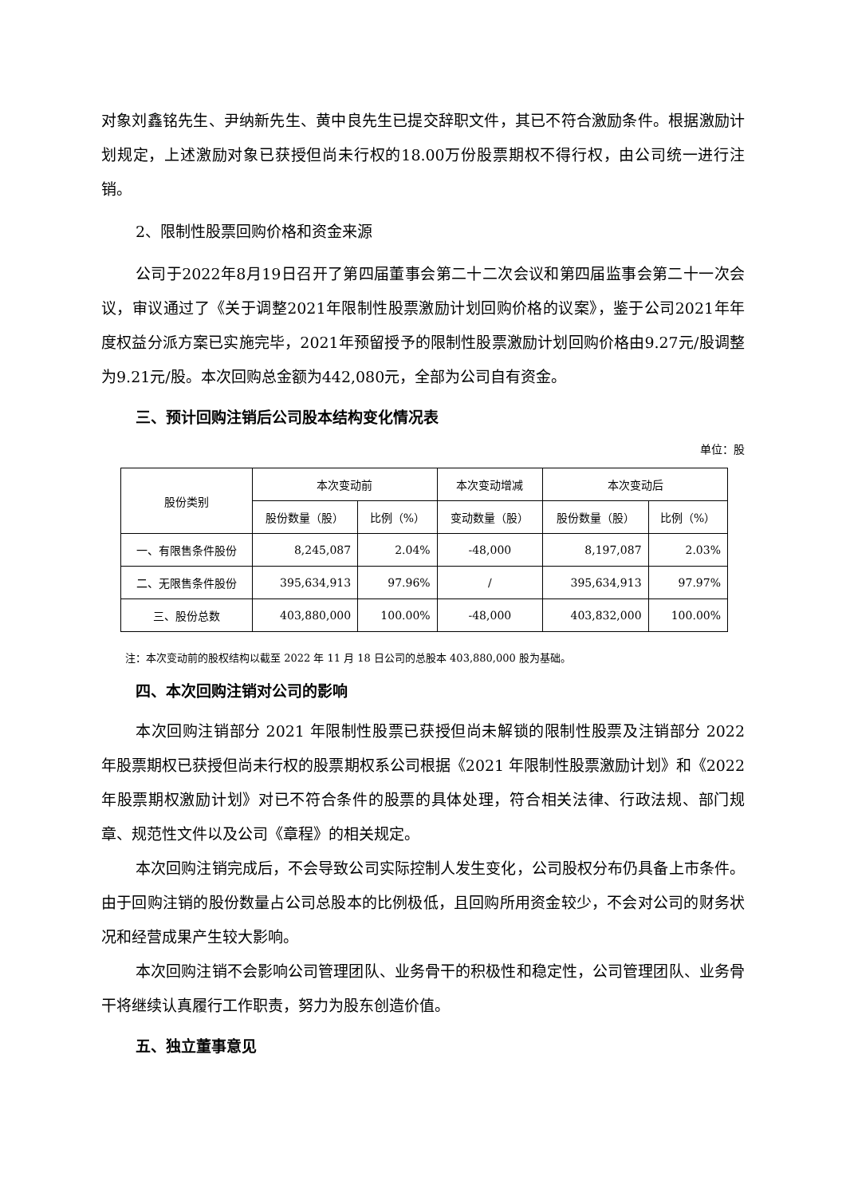对象刘鑫铭先生、尹纳新先生、黄中良先生已提交辞职文件，其已不符合激励条件。根据激励计划规定，上述激励对象已获授但尚未行权的18.00万份股票期权不得行权，由公司统一进行注销。
2、限制性股票回购价格和资金来源
公司于2022年8月19日召开了第四届董事会第二十二次会议和第四届监事会第二十一次会议，审议通过了《关于调整2021年限制性股票激励计划回购价格的议案》，鉴于公司2021年年度权益分派方案已实施完毕，2021年预留授予的限制性股票激励计划回购价格由9.27元/股调整为9.21元/股。本次回购总金额为442,080元，全部为公司自有资金。
三、预计回购注销后公司股本结构变化情况表
单位：股
| 股份类别 | 本次变动前 | | 本次变动增减 | 本次变动后 | |
| --- | --- | --- | --- | --- | --- |
| | 股份数量（股） | 比例（%） | 变动数量（股） | 股份数量（股） | 比例（%） |
| 一、有限售条件股份 | 8,245,087 | 2.04% | -48,000 | 8,197,087 | 2.03% |
| 二、无限售条件股份 | 395,634,913 | 97.96% | / | 395,634,913 | 97.97% |
| 三、股份总数 | 403,880,000 | 100.00% | -48,000 | 403,832,000 | 100.00% |
注：本次变动前的股权结构以截至 2022 年 11 月 18 日公司的总股本 403,880,000 股为基础。
四、本次回购注销对公司的影响
本次回购注销部分 2021 年限制性股票已获授但尚未解锁的限制性股票及注销部分 2022 年股票期权已获授但尚未行权的股票期权系公司根据《2021 年限制性股票激励计划》和《2022 年股票期权激励计划》对已不符合条件的股票的具体处理，符合相关法律、行政法规、部门规章、规范性文件以及公司《章程》的相关规定。
本次回购注销完成后，不会导致公司实际控制人发生变化，公司股权分布仍具备上市条件。由于回购注销的股份数量占公司总股本的比例极低，且回购所用资金较少，不会对公司的财务状况和经营成果产生较大影响。
本次回购注销不会影响公司管理团队、业务骨干的积极性和稳定性，公司管理团队、业务骨干将继续认真履行工作职责，努力为股东创造价值。
五、独立董事意见